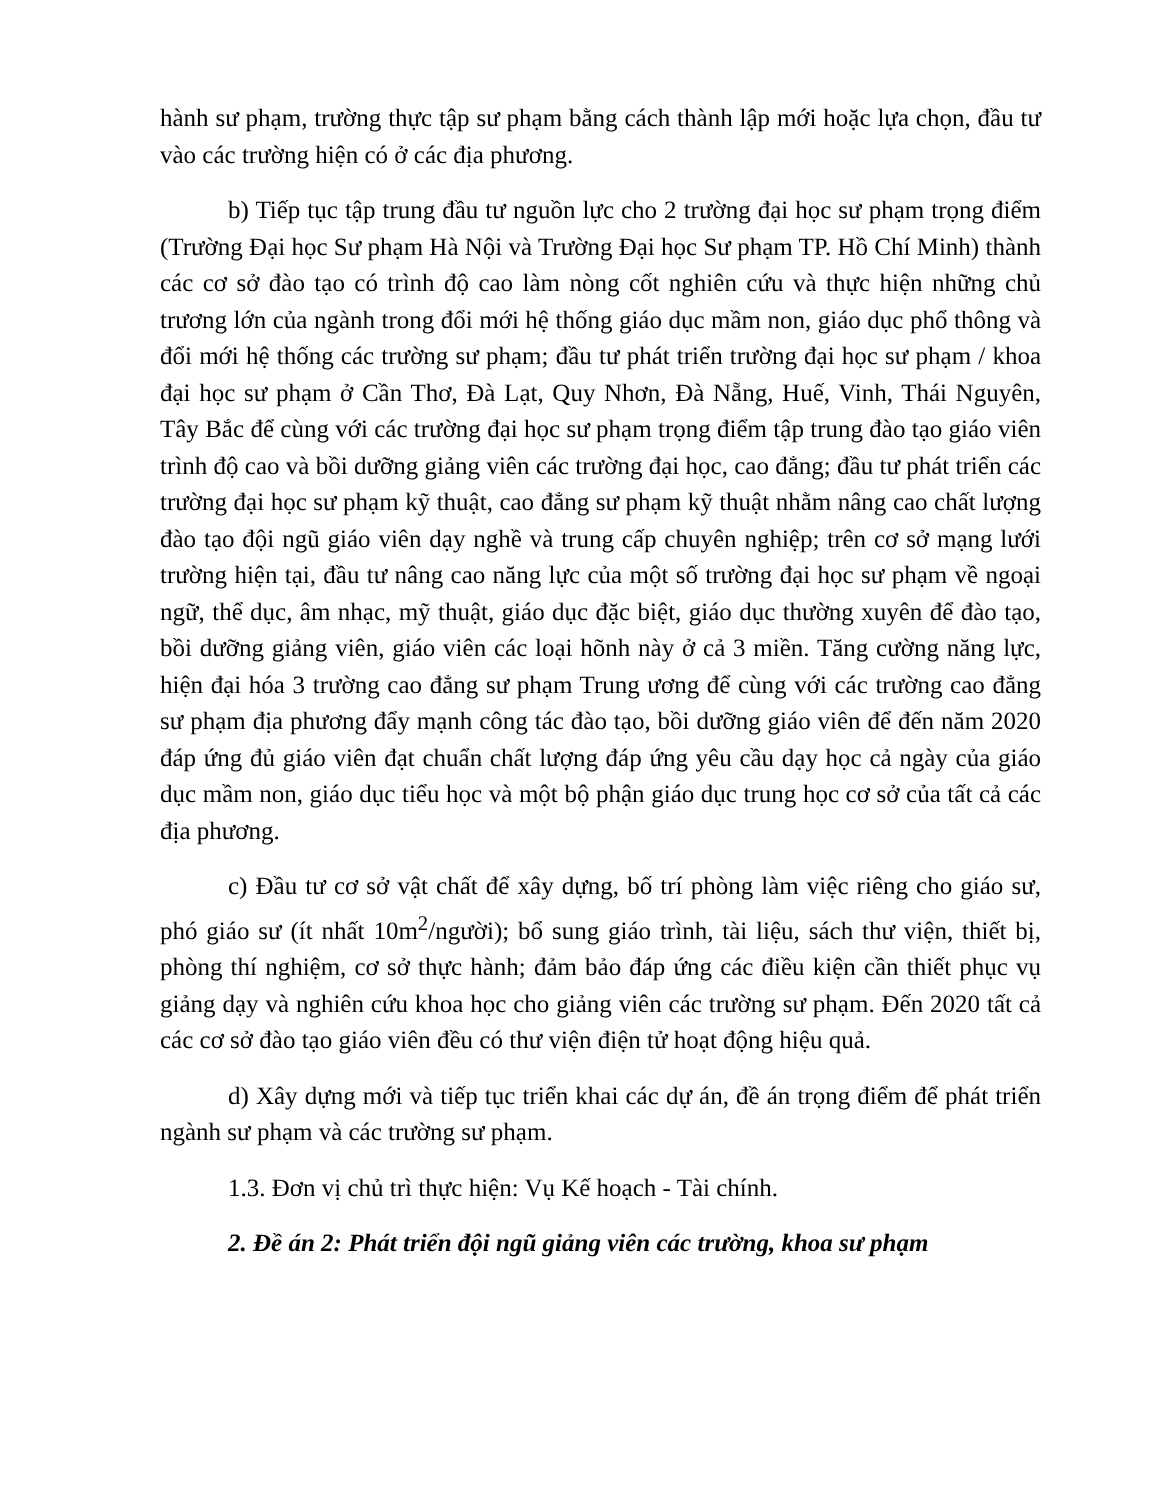hành sư phạm, trường thực tập sư phạm bằng cách thành lập mới hoặc lựa chọn, đầu tư vào các trường hiện có ở các địa phương.
b) Tiếp tục tập trung đầu tư nguồn lực cho 2 trường đại học sư phạm trọng điểm (Trường Đại học Sư phạm Hà Nội và Trường Đại học Sư phạm TP. Hồ Chí Minh) thành các cơ sở đào tạo có trình độ cao làm nòng cốt nghiên cứu và thực hiện những chủ trương lớn của ngành trong đổi mới hệ thống giáo dục mầm non, giáo dục phổ thông và đổi mới hệ thống các trường sư phạm; đầu tư phát triển trường đại học sư phạm / khoa đại học sư phạm ở Cần Thơ, Đà Lạt, Quy Nhơn, Đà Nẵng, Huế, Vinh, Thái Nguyên, Tây Bắc để cùng với các trường đại học sư phạm trọng điểm tập trung đào tạo giáo viên trình độ cao và bồi dưỡng giảng viên các trường đại học, cao đẳng; đầu tư phát triển các trường đại học sư phạm kỹ thuật, cao đẳng sư phạm kỹ thuật nhằm nâng cao chất lượng đào tạo đội ngũ giáo viên dạy nghề và trung cấp chuyên nghiệp; trên cơ sở mạng lưới trường hiện tại, đầu tư nâng cao năng lực của một số trường đại học sư phạm về ngoại ngữ, thể dục, âm nhạc, mỹ thuật, giáo dục đặc biệt, giáo dục thường xuyên để đào tạo, bồi dưỡng giảng viên, giáo viên các loại hõnh này ở cả 3 miền. Tăng cường năng lực, hiện đại hóa 3 trường cao đẳng sư phạm Trung ương để cùng với các trường cao đẳng sư phạm địa phương đẩy mạnh công tác đào tạo, bồi dưỡng giáo viên để đến năm 2020 đáp ứng đủ giáo viên đạt chuẩn chất lượng đáp ứng yêu cầu dạy học cả ngày của giáo dục mầm non, giáo dục tiểu học và một bộ phận giáo dục trung học cơ sở của tất cả các địa phương.
c) Đầu tư cơ sở vật chất để xây dựng, bố trí phòng làm việc riêng cho giáo sư, phó giáo sư (ít nhất 10m<sup>2</sup>/người); bổ sung giáo trình, tài liệu, sách thư viện, thiết bị, phòng thí nghiệm, cơ sở thực hành; đảm bảo đáp ứng các điều kiện cần thiết phục vụ giảng dạy và nghiên cứu khoa học cho giảng viên các trường sư phạm. Đến 2020 tất cả các cơ sở đào tạo giáo viên đều có thư viện điện tử hoạt động hiệu quả.
d) Xây dựng mới và tiếp tục triển khai các dự án, đề án trọng điểm để phát triển ngành sư phạm và các trường sư phạm.
1.3. Đơn vị chủ trì thực hiện: Vụ Kế hoạch - Tài chính.
2. Đề án 2: Phát triển đội ngũ giảng viên các trường, khoa sư phạm